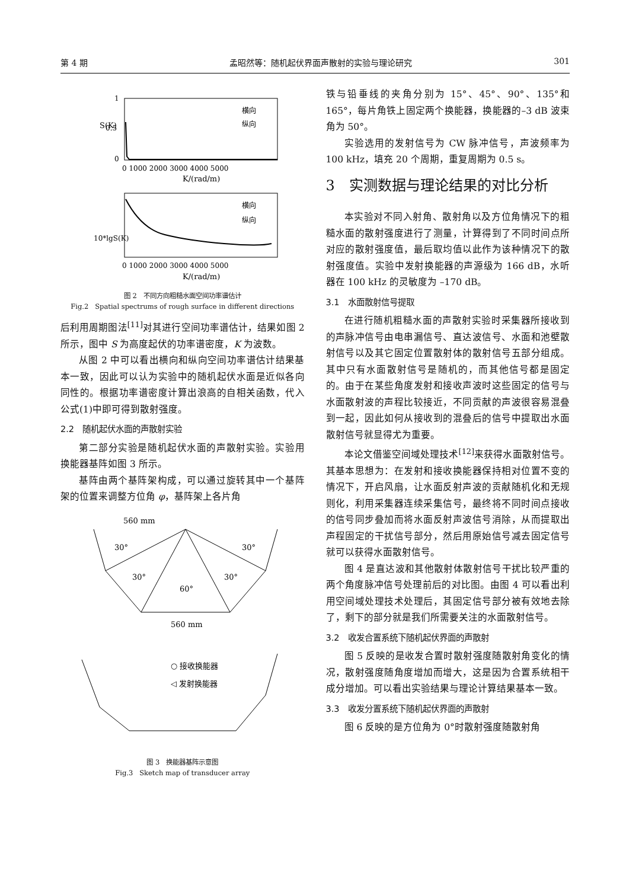第 4 期 孟昭然等：随机起伏界面声散射的实验与理论研究 301
S(K)
1
0.5
0
0 1000 2000 3000 4000 5000
K/(rad/m)
横向
纵向
10*lgS(K)
横向
纵向
0 1000 2000 3000 4000 5000
K/(rad/m)
图 2　不同方向粗糙水面空间功率谱估计
Fig.2　Spatial spectrums of rough surface in different directions
后利用周期图法<sup>[11]</sup>对其进行空间功率谱估计，结果如图 2 所示，图中 S 为高度起伏的功率谱密度，K 为波数。
从图 2 中可以看出横向和纵向空间功率谱估计结果基本一致，因此可以认为实验中的随机起伏水面是近似各向同性的。根据功率谱密度计算出浪高的自相关函数，代入公式(1)中即可得到散射强度。
2.2　随机起伏水面的声散射实验
第二部分实验是随机起伏水面的声散射实验。实验用换能器基阵如图 3 所示。
基阵由两个基阵架构成，可以通过旋转其中一个基阵架的位置来调整方位角 φ，基阵架上各片角
560 mm
30°
30°
30°
30°
60°
560 mm
○ 接收换能器
◁ 发射换能器
图 3　换能器基阵示意图
Fig.3　Sketch map of transducer array
铁与铅垂线的夹角分别为 15°、45°、90°、135°和 165°，每片角铁上固定两个换能器，换能器的–3 dB 波束角为 50°。
实验选用的发射信号为 CW 脉冲信号，声波频率为 100 kHz，填充 20 个周期，重复周期为 0.5 s。
3　实测数据与理论结果的对比分析
本实验对不同入射角、散射角以及方位角情况下的粗糙水面的散射强度进行了测量，计算得到了不同时间点所对应的散射强度值，最后取均值以此作为该种情况下的散射强度值。实验中发射换能器的声源级为 166 dB，水听器在 100 kHz 的灵敏度为 –170 dB。
3.1　水面散射信号提取
在进行随机粗糙水面的声散射实验时采集器所接收到的声脉冲信号由电串漏信号、直达波信号、水面和池壁散射信号以及其它固定位置散射体的散射信号五部分组成。其中只有水面散射信号是随机的，而其他信号都是固定的。由于在某些角度发射和接收声波时这些固定的信号与水面散射波的声程比较接近，不同贡献的声波很容易混叠到一起，因此如何从接收到的混叠后的信号中提取出水面散射信号就显得尤为重要。
本论文借鉴空间域处理技术<sup>[12]</sup>来获得水面散射信号。其基本思想为：在发射和接收换能器保持相对位置不变的情况下，开启风扇，让水面反射声波的贡献随机化和无规则化，利用采集器连续采集信号，最终将不同时间点接收的信号同步叠加而将水面反射声波信号消除，从而提取出声程固定的干扰信号部分，然后用原始信号减去固定信号就可以获得水面散射信号。
图 4 是直达波和其他散射体散射信号干扰比较严重的两个角度脉冲信号处理前后的对比图。由图 4 可以看出利用空间域处理技术处理后，其固定信号部分被有效地去除了，剩下的部分就是我们所需要关注的水面散射信号。
3.2　收发合置系统下随机起伏界面的声散射
图 5 反映的是收发合置时散射强度随散射角变化的情况，散射强度随角度增加而增大，这是因为合置系统相干成分增加。可以看出实验结果与理论计算结果基本一致。
3.3　收发分置系统下随机起伏界面的声散射
图 6 反映的是方位角为 0°时散射强度随散射角